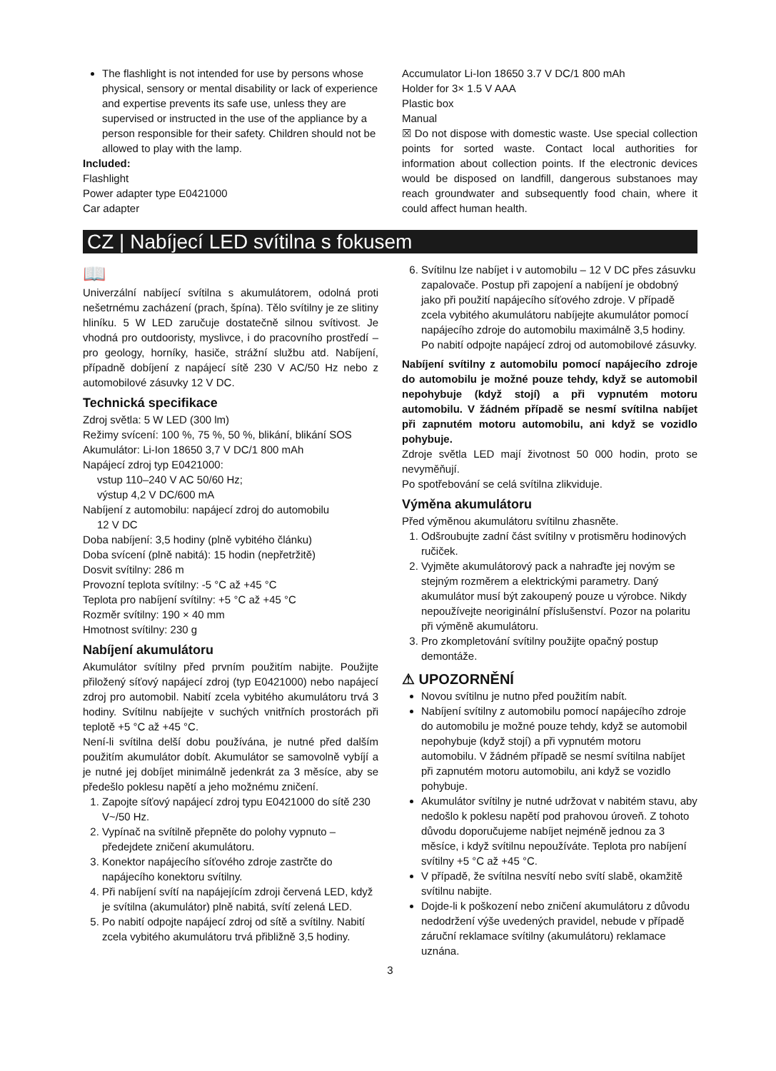The flashlight is not intended for use by persons whose physical, sensory or mental disability or lack of experience and expertise prevents its safe use, unless they are supervised or instructed in the use of the appliance by a person responsible for their safety. Children should not be allowed to play with the lamp.
Included:
Flashlight
Power adapter type E0421000
Car adapter
Accumulator Li-Ion 18650 3.7 V DC/1 800 mAh
Holder for 3× 1.5 V AAA
Plastic box
Manual
☒ Do not dispose with domestic waste. Use special collection points for sorted waste. Contact local authorities for information about collection points. If the electronic devices would be disposed on landfill, dangerous substanoes may reach groundwater and subsequently food chain, where it could affect human health.
CZ | Nabíjecí LED svítilna s fokusem
📖
Univerzální nabíjecí svítilna s akumulátorem, odolná proti nešetrnému zacházení (prach, špína). Tělo svítilny je ze slitiny hliníku. 5 W LED zaručuje dostatečně silnou svítivost. Je vhodná pro outdooristy, myslivce, i do pracovního prostředí – pro geology, horníky, hasiče, strážní službu atd. Nabíjení, případně dobíjení z napájecí sítě 230 V AC/50 Hz nebo z automobilové zásuvky 12 V DC.
Technická specifikace
Zdroj světla: 5 W LED (300 lm)
Režimy svícení: 100 %, 75 %, 50 %, blikání, blikání SOS
Akumulátor: Li-Ion 18650 3,7 V DC/1 800 mAh
Napájecí zdroj typ E0421000:
vstup 110–240 V AC 50/60 Hz;
výstup 4,2 V DC/600 mA
Nabíjení z automobilu: napájecí zdroj do automobilu
12 V DC
Doba nabíjení: 3,5 hodiny (plně vybitého článku)
Doba svícení (plně nabitá): 15 hodin (nepřetržitě)
Dosvit svítilny: 286 m
Provozní teplota svítilny: -5 °C až +45 °C
Teplota pro nabíjení svítilny: +5 °C až +45 °C
Rozměr svítilny: 190 × 40 mm
Hmotnost svítilny: 230 g
Nabíjení akumulátoru
Akumulátor svítilny před prvním použitím nabijte. Použijte přiložený síťový napájecí zdroj (typ E0421000) nebo napájecí zdroj pro automobil. Nabití zcela vybitého akumulátoru trvá 3 hodiny. Svítilnu nabíjejte v suchých vnitřních prostorách při teplotě +5 °C až +45 °C.
Není-li svítilna delší dobu používána, je nutné před dalším použitím akumulátor dobít. Akumulátor se samovolně vybíjí a je nutné jej dobíjet minimálně jedenkrát za 3 měsíce, aby se předešlo poklesu napětí a jeho možnému zničení.
1. Zapojte síťový napájecí zdroj typu E0421000 do sítě 230 V~/50 Hz.
2. Vypínač na svítilně přepněte do polohy vypnuto – předejdete zničení akumulátoru.
3. Konektor napájecího síťového zdroje zastrčte do napájecího konektoru svítilny.
4. Při nabíjení svítí na napájejícím zdroji červená LED, když je svítilna (akumulátor) plně nabitá, svítí zelená LED.
5. Po nabití odpojte napájecí zdroj od sítě a svítilny. Nabití zcela vybitého akumulátoru trvá přibližně 3,5 hodiny.
6. Svítilnu lze nabíjet i v automobilu – 12 V DC přes zásuvku zapalovače. Postup při zapojení a nabíjení je obdobný jako při použití napájecího síťového zdroje. V případě zcela vybitého akumulátoru nabíjejte akumulátor pomocí napájecího zdroje do automobilu maximálně 3,5 hodiny. Po nabití odpojte napájecí zdroj od automobilové zásuvky.
Nabíjení svítilny z automobilu pomocí napájecího zdroje do automobilu je možné pouze tehdy, když se automobil nepohybuje (když stojí) a při vypnutém motoru automobilu. V žádném případě se nesmí svítilna nabíjet při zapnutém motoru automobilu, ani když se vozidlo pohybuje.
Zdroje světla LED mají životnost 50 000 hodin, proto se nevyměňují.
Po spotřebování se celá svítilna zlikviduje.
Výměna akumulátoru
Před výměnou akumulátoru svítilnu zhasněte.
1. Odšroubujte zadní část svítilny v protisměru hodinových ručiček.
2. Vyjměte akumulátorový pack a nahraďte jej novým se stejným rozměrem a elektrickými parametry. Daný akumulátor musí být zakoupený pouze u výrobce. Nikdy nepoužívejte neoriginální příslušenství. Pozor na polaritu při výměně akumulátoru.
3. Pro zkompletování svítilny použijte opačný postup demontáže.
⚠ UPOZORNĚNÍ
Novou svítilnu je nutno před použitím nabít.
Nabíjení svítilny z automobilu pomocí napájecího zdroje do automobilu je možné pouze tehdy, když se automobil nepohybuje (když stojí) a při vypnutém motoru automobilu. V žádném případě se nesmí svítilna nabíjet při zapnutém motoru automobilu, ani když se vozidlo pohybuje.
Akumulátor svítilny je nutné udržovat v nabitém stavu, aby nedošlo k poklesu napětí pod prahovou úroveň. Z tohoto důvodu doporučujeme nabíjet nejméně jednou za 3 měsíce, i když svítilnu nepoužíváte. Teplota pro nabíjení svítilny +5 °C až +45 °C.
V případě, že svítilna nesvítí nebo svítí slabě, okamžitě svítilnu nabijte.
Dojde-li k poškození nebo zničení akumulátoru z důvodu nedodržení výše uvedených pravidel, nebude v případě záruční reklamace svítilny (akumulátoru) reklamace uznána.
3